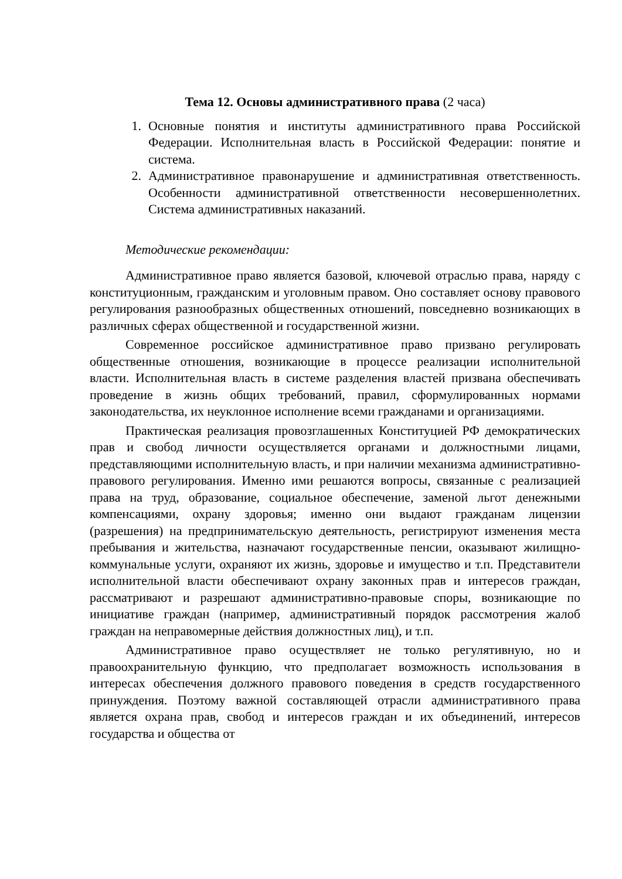Тема 12. Основы административного права (2 часа)
1. Основные понятия и институты административного права Российской Федерации. Исполнительная власть в Российской Федерации: понятие и система.
2. Административное правонарушение и административная ответственность. Особенности административной ответственности несовершеннолетних. Система административных наказаний.
Методические рекомендации:
Административное право является базовой, ключевой отраслью права, наряду с конституционным, гражданским и уголовным правом. Оно составляет основу правового регулирования разнообразных общественных отношений, повседневно возникающих в различных сферах общественной и государственной жизни.
Современное российское административное право призвано регулировать общественные отношения, возникающие в процессе реализации исполнительной власти. Исполнительная власть в системе разделения властей призвана обеспечивать проведение в жизнь общих требований, правил, сформулированных нормами законодательства, их неуклонное исполнение всеми гражданами и организациями.
Практическая реализация провозглашенных Конституцией РФ демократических прав и свобод личности осуществляется органами и должностными лицами, представляющими исполнительную власть, и при наличии механизма административно-правового регулирования. Именно ими решаются вопросы, связанные с реализацией права на труд, образование, социальное обеспечение, заменой льгот денежными компенсациями, охрану здоровья; именно они выдают гражданам лицензии (разрешения) на предпринимательскую деятельность, регистрируют изменения места пребывания и жительства, назначают государственные пенсии, оказывают жилищно-коммунальные услуги, охраняют их жизнь, здоровье и имущество и т.п. Представители исполнительной власти обеспечивают охрану законных прав и интересов граждан, рассматривают и разрешают административно-правовые споры, возникающие по инициативе граждан (например, административный порядок рассмотрения жалоб граждан на неправомерные действия должностных лиц), и т.п.
Административное право осуществляет не только регулятивную, но и правоохранительную функцию, что предполагает возможность использования в интересах обеспечения должного правового поведения в средств государственного принуждения. Поэтому важной составляющей отрасли административного права является охрана прав, свобод и интересов граждан и их объединений, интересов государства и общества от